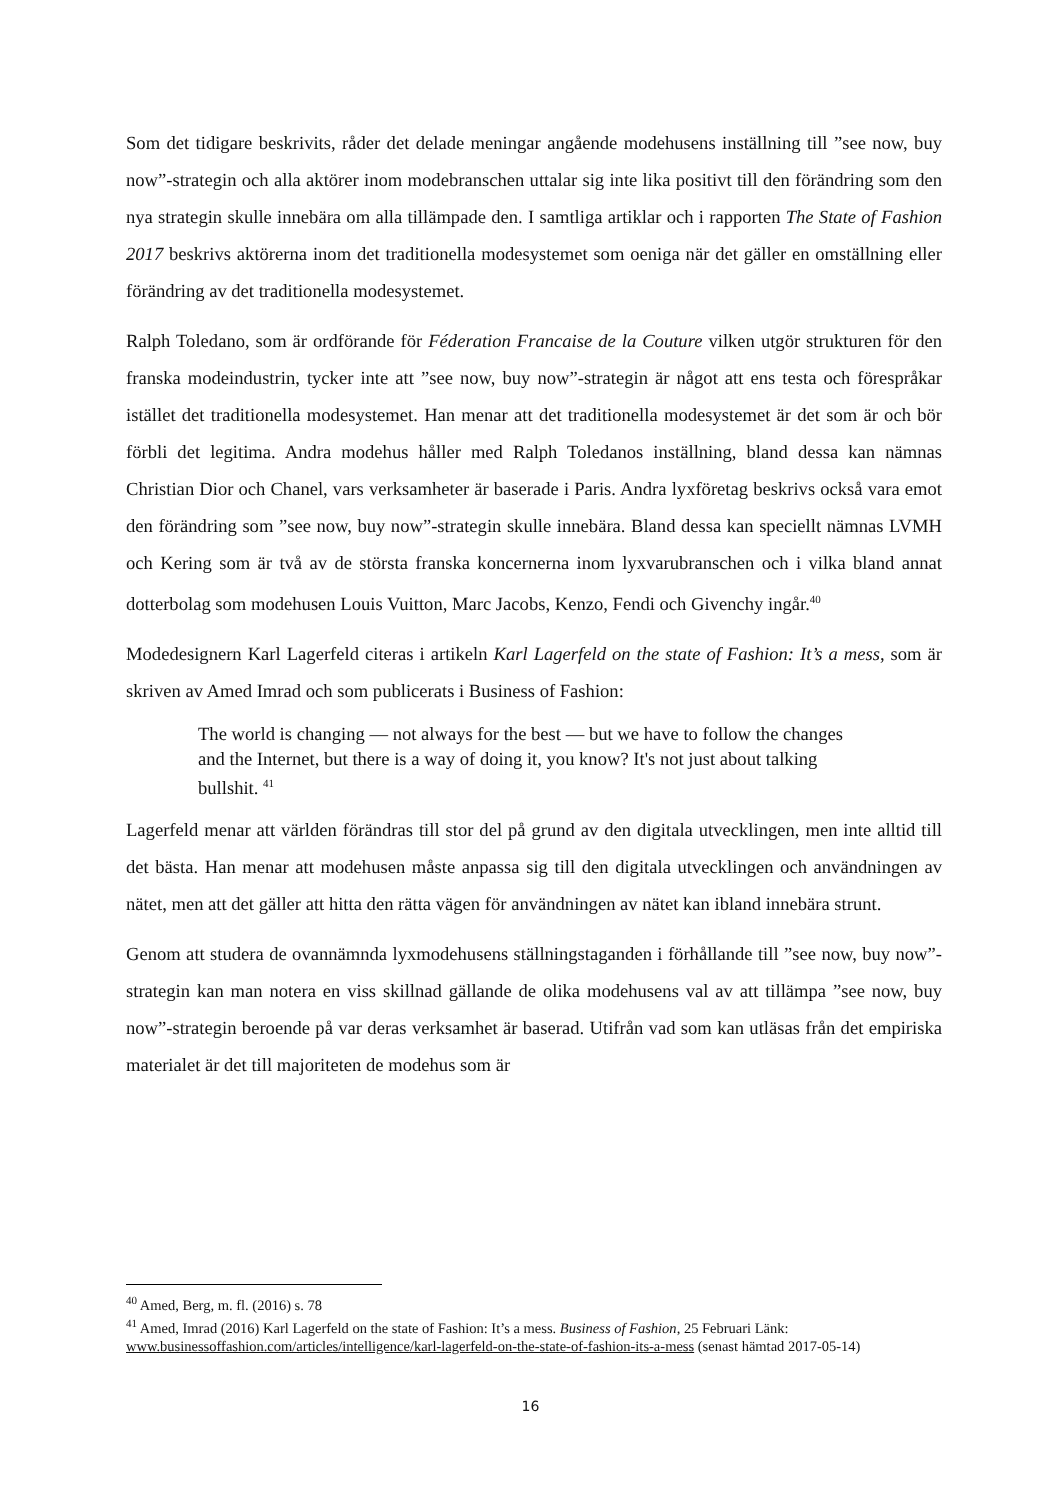Som det tidigare beskrivits, råder det delade meningar angående modehusens inställning till ”see now, buy now”-strategin och alla aktörer inom modebranschen uttalar sig inte lika positivt till den förändring som den nya strategin skulle innebära om alla tillämpade den. I samtliga artiklar och i rapporten The State of Fashion 2017 beskrivs aktörerna inom det traditionella modesystemet som oeniga när det gäller en omställning eller förändring av det traditionella modesystemet.
Ralph Toledano, som är ordförande för Féderation Francaise de la Couture vilken utgör strukturen för den franska modeindustrin, tycker inte att ”see now, buy now”-strategin är något att ens testa och förespråkar istället det traditionella modesystemet. Han menar att det traditionella modesystemet är det som är och bör förbli det legitima. Andra modehus håller med Ralph Toledanos inställning, bland dessa kan nämnas Christian Dior och Chanel, vars verksamheter är baserade i Paris. Andra lyxföretag beskrivs också vara emot den förändring som ”see now, buy now”-strategin skulle innebära. Bland dessa kan speciellt nämnas LVMH och Kering som är två av de största franska koncernerna inom lyxvarubranschen och i vilka bland annat dotterbolag som modehusen Louis Vuitton, Marc Jacobs, Kenzo, Fendi och Givenchy ingår.<sup>40</sup>
Modedesignern Karl Lagerfeld citeras i artikeln Karl Lagerfeld on the state of Fashion: It’s a mess, som är skriven av Amed Imrad och som publicerats i Business of Fashion:
The world is changing — not always for the best — but we have to follow the changes and the Internet, but there is a way of doing it, you know? It's not just about talking bullshit. <sup>41</sup>
Lagerfeld menar att världen förändras till stor del på grund av den digitala utvecklingen, men inte alltid till det bästa. Han menar att modehusen måste anpassa sig till den digitala utvecklingen och användningen av nätet, men att det gäller att hitta den rätta vägen för användningen av nätet kan ibland innebära strunt.
Genom att studera de ovannämnda lyxmodehusens ställningstaganden i förhållande till ”see now, buy now”-strategin kan man notera en viss skillnad gällande de olika modehusens val av att tillämpa ”see now, buy now”-strategin beroende på var deras verksamhet är baserad. Utifrån vad som kan utläsas från det empiriska materialet är det till majoriteten de modehus som är
<sup>40</sup> Amed, Berg, m. fl. (2016) s. 78
<sup>41</sup> Amed, Imrad (2016) Karl Lagerfeld on the state of Fashion: It’s a mess. Business of Fashion, 25 Februari Länk: www.businessoffashion.com/articles/intelligence/karl-lagerfeld-on-the-state-of-fashion-its-a-mess (senast hämtad 2017-05-14)
16